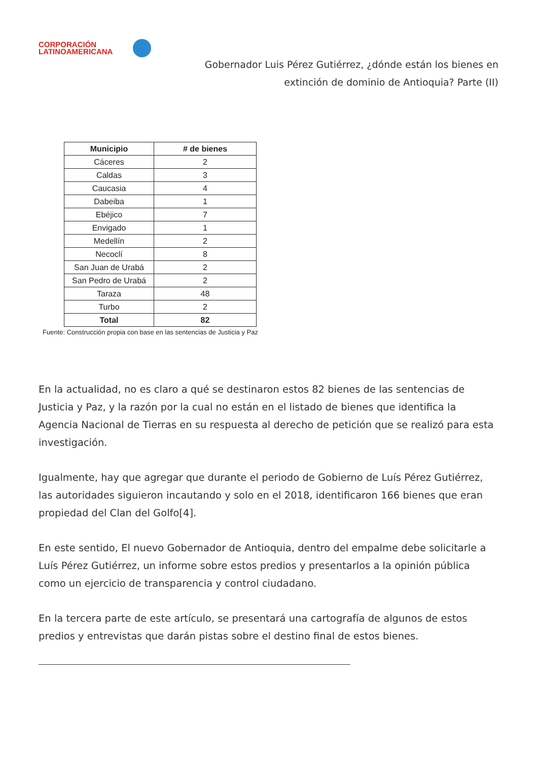CORPORACIÓN
LATINOAMERICANA
Gobernador Luis Pérez Gutiérrez, ¿dónde están los bienes en
extinción de dominio de Antioquia? Parte (II)
| Municipio | # de bienes |
| --- | --- |
| Cáceres | 2 |
| Caldas | 3 |
| Caucasia | 4 |
| Dabeiba | 1 |
| Ebéjico | 7 |
| Envigado | 1 |
| Medellín | 2 |
| Necoclí | 8 |
| San Juan de Urabá | 2 |
| San Pedro de Urabá | 2 |
| Taraza | 48 |
| Turbo | 2 |
| Total | 82 |
Fuente: Construcción propia con base en las sentencias de Justicia y Paz
En la actualidad, no es claro a qué se destinaron estos 82 bienes de las sentencias de Justicia y Paz, y la razón por la cual no están en el listado de bienes que identifica la Agencia Nacional de Tierras en su respuesta al derecho de petición que se realizó para esta investigación.
Igualmente, hay que agregar que durante el periodo de Gobierno de Luís Pérez Gutiérrez, las autoridades siguieron incautando y solo en el 2018, identificaron 166 bienes que eran propiedad del Clan del Golfo[4].
En este sentido, El nuevo Gobernador de Antioquia, dentro del empalme debe solicitarle a Luís Pérez Gutiérrez, un informe sobre estos predios y presentarlos a la opinión pública como un ejercicio de transparencia y control ciudadano.
En la tercera parte de este artículo, se presentará una cartografía de algunos de estos predios y entrevistas que darán pistas sobre el destino final de estos bienes.